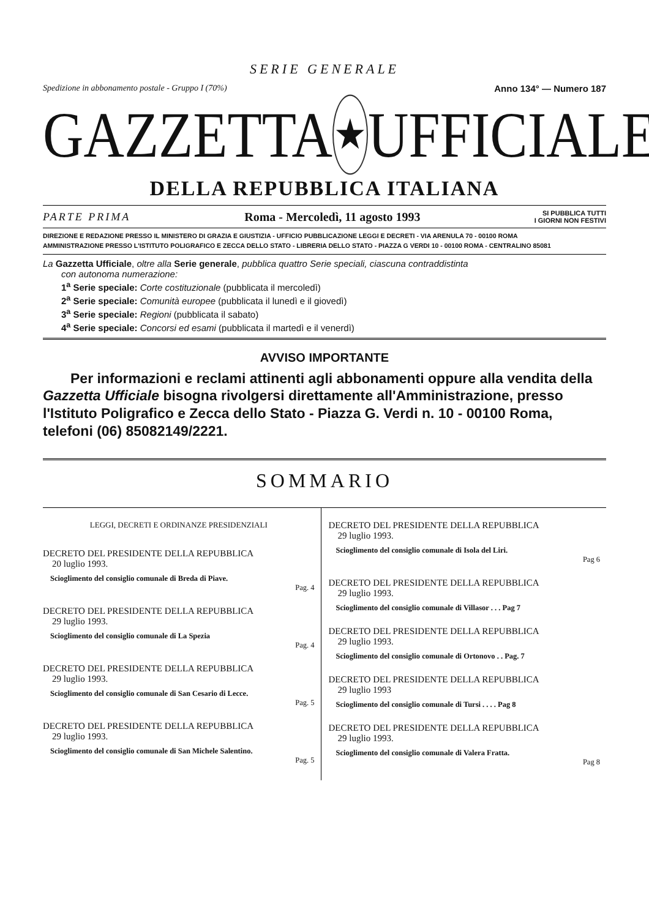SERIE GENERALE
Spedizione in abbonamento postale - Gruppo I (70%) Anno 134° — Numero 187
GAZZETTA
★
UFFICIALE
DELLA REPUBBLICA ITALIANA
PARTE PRIMA Roma - Mercoledì, 11 agosto 1993 SI PUBBLICA TUTTI
I GIORNI NON FESTIVI
DIREZIONE E REDAZIONE PRESSO IL MINISTERO DI GRAZIA E GIUSTIZIA - UFFICIO PUBBLICAZIONE LEGGI E DECRETI - VIA ARENULA 70 - 00100 ROMA
AMMINISTRAZIONE PRESSO L'ISTITUTO POLIGRAFICO E ZECCA DELLO STATO - LIBRERIA DELLO STATO - PIAZZA G VERDI 10 - 00100 ROMA - CENTRALINO 85081
La Gazzetta Ufficiale, oltre alla Serie generale, pubblica quattro Serie speciali, ciascuna contraddistinta
con autonoma numerazione:
1<sup>a</sup> Serie speciale: Corte costituzionale (pubblicata il mercoledì)
2<sup>a</sup> Serie speciale: Comunità europee (pubblicata il lunedì e il giovedì)
3<sup>a</sup> Serie speciale: Regioni (pubblicata il sabato)
4<sup>a</sup> Serie speciale: Concorsi ed esami (pubblicata il martedì e il venerdì)
AVVISO IMPORTANTE
Per informazioni e reclami attinenti agli abbonamenti oppure alla vendita della Gazzetta Ufficiale bisogna rivolgersi direttamente all'Amministrazione, presso l'Istituto Poligrafico e Zecca dello Stato - Piazza G. Verdi n. 10 - 00100 Roma, telefoni (06) 85082149/2221.
SOMMARIO
LEGGI, DECRETI E ORDINANZE PRESIDENZIALI
DECRETO DEL PRESIDENTE DELLA REPUBBLICA
20 luglio 1993.
Scioglimento del consiglio comunale di Breda di Piave.
Pag. 4
DECRETO DEL PRESIDENTE DELLA REPUBBLICA
29 luglio 1993.
Scioglimento del consiglio comunale di La Spezia
Pag. 4
DECRETO DEL PRESIDENTE DELLA REPUBBLICA
29 luglio 1993.
Scioglimento del consiglio comunale di San Cesario di Lecce.
Pag. 5
DECRETO DEL PRESIDENTE DELLA REPUBBLICA
29 luglio 1993.
Scioglimento del consiglio comunale di San Michele Salentino.
Pag. 5
DECRETO DEL PRESIDENTE DELLA REPUBBLICA
29 luglio 1993.
Scioglimento del consiglio comunale di Isola del Liri.
Pag 6
DECRETO DEL PRESIDENTE DELLA REPUBBLICA
29 luglio 1993.
Scioglimento del consiglio comunale di Villasor . . . Pag 7
DECRETO DEL PRESIDENTE DELLA REPUBBLICA
29 luglio 1993.
Scioglimento del consiglio comunale di Ortonovo . . Pag. 7
DECRETO DEL PRESIDENTE DELLA REPUBBLICA
29 luglio 1993
Scioglimento del consiglio comunale di Tursi . . . . Pag 8
DECRETO DEL PRESIDENTE DELLA REPUBBLICA
29 luglio 1993.
Scioglimento del consiglio comunale di Valera Fratta.
Pag 8